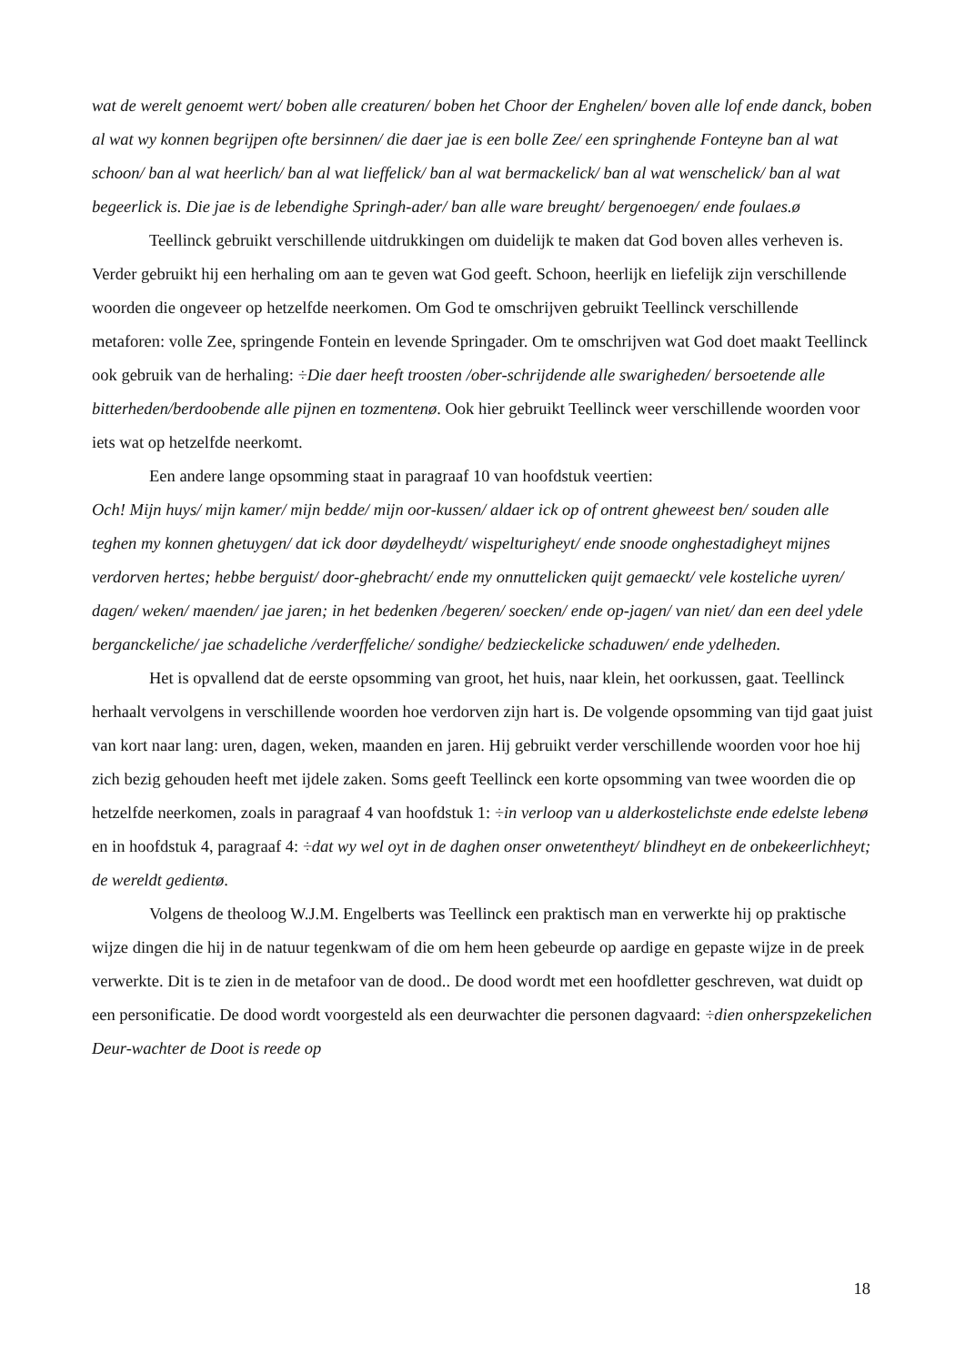wat de werelt genoemt wert/ boben alle creaturen/ boben het Choor der Enghelen/ boven alle lof ende danck, boben al wat wy konnen begrijpen ofte bersinnen/ die daer jae is een bolle Zee/ een springhende Fonteyne ban al wat schoon/ ban al wat heerlich/ ban al wat lieffelick/ ban al wat bermackelick/ ban al wat wenschelick/ ban al wat begeerlick is. Die jae is de lebendighe Springh-ader/ ban alle ware breught/ bergenoegen/ ende foulaes.ø
Teellinck gebruikt verschillende uitdrukkingen om duidelijk te maken dat God boven alles verheven is. Verder gebruikt hij een herhaling om aan te geven wat God geeft. Schoon, heerlijk en liefelijk zijn verschillende woorden die ongeveer op hetzelfde neerkomen. Om God te omschrijven gebruikt Teellinck verschillende metaforen: volle Zee, springende Fontein en levende Springader. Om te omschrijven wat God doet maakt Teellinck ook gebruik van de herhaling: ÷Die daer heeft troosten /ober-schrijdende alle swarigheden/ bersoetende alle bitterheden/berdoobende alle pijnen en tozmentenø. Ook hier gebruikt Teellinck weer verschillende woorden voor iets wat op hetzelfde neerkomt.
Een andere lange opsomming staat in paragraaf 10 van hoofdstuk veertien:
Och! Mijn huys/ mijn kamer/ mijn bedde/ mijn oor-kussen/ aldaer ick op of ontrent gheweest ben/ souden alle teghen my konnen ghetuygen/ dat ick door døydelheydt/ wispelturigheyt/ ende snoode onghestadigheyt mijnes verdorven hertes; hebbe berguist/ door-ghebracht/ ende my onnuttelicken quijt gemaeckt/ vele kosteliche uyren/ dagen/ weken/ maenden/ jae jaren; in het bedenken /begeren/ soecken/ ende op-jagen/ van niet/ dan een deel ydele berganckeliche/ jae schadeliche /verderffeliche/ sondighe/ bedzieckelicke schaduwen/ ende ydelheden.
Het is opvallend dat de eerste opsomming van groot, het huis, naar klein, het oorkussen, gaat. Teellinck herhaalt vervolgens in verschillende woorden hoe verdorven zijn hart is. De volgende opsomming van tijd gaat juist van kort naar lang: uren, dagen, weken, maanden en jaren. Hij gebruikt verder verschillende woorden voor hoe hij zich bezig gehouden heeft met ijdele zaken. Soms geeft Teellinck een korte opsomming van twee woorden die op hetzelfde neerkomen, zoals in paragraaf 4 van hoofdstuk 1: ÷in verloop van u alderkostelichste ende edelste lebenø en in hoofdstuk 4, paragraaf 4: ÷dat wy wel oyt in de daghen onser onwetentheyt/ blindheyt en de onbekeerlichheyt; de wereldt gedientø.
Volgens de theoloog W.J.M. Engelberts was Teellinck een praktisch man en verwerkte hij op praktische wijze dingen die hij in de natuur tegenkwam of die om hem heen gebeurde op aardige en gepaste wijze in de preek verwerkte. Dit is te zien in de metafoor van de dood.. De dood wordt met een hoofdletter geschreven, wat duidt op een personificatie. De dood wordt voorgesteld als een deurwachter die personen dagvaard: ÷dien onherspzekelichen Deur-wachter de Doot is reede op
18